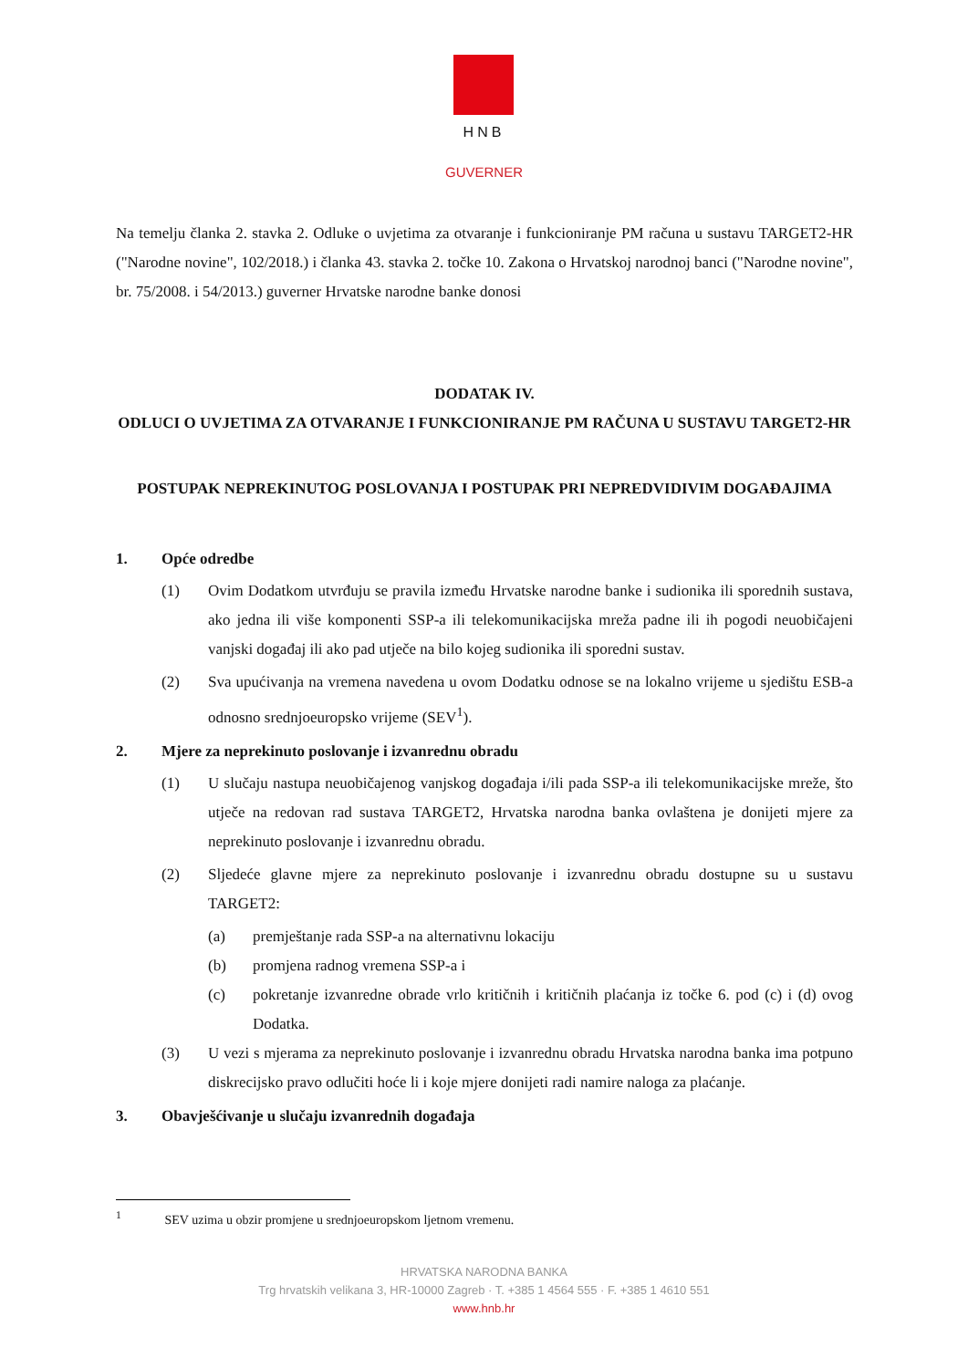HNB
GUVERNER
Na temelju članka 2. stavka 2. Odluke o uvjetima za otvaranje i funkcioniranje PM računa u sustavu TARGET2-HR ("Narodne novine", 102/2018.) i članka 43. stavka 2. točke 10. Zakona o Hrvatskoj narodnoj banci ("Narodne novine", br. 75/2008. i 54/2013.) guverner Hrvatske narodne banke donosi
DODATAK IV.
ODLUCI O UVJETIMA ZA OTVARANJE I FUNKCIONIRANJE PM RAČUNA U SUSTAVU TARGET2-HR
POSTUPAK NEPREKINUTOG POSLOVANJA I POSTUPAK PRI NEPREDVIDIVIM DOGAĐAJIMA
1. Opće odredbe
(1)
Ovim Dodatkom utvrđuju se pravila između Hrvatske narodne banke i sudionika ili sporednih sustava, ako jedna ili više komponenti SSP-a ili telekomunikacijska mreža padne ili ih pogodi neuobičajeni vanjski događaj ili ako pad utječe na bilo kojeg sudionika ili sporedni sustav.
(2)
Sva upućivanja na vremena navedena u ovom Dodatku odnose se na lokalno vrijeme u sjedištu ESB-a odnosno srednjoeuropsko vrijeme (SEV<sup>1</sup>).
2. Mjere za neprekinuto poslovanje i izvanrednu obradu
(1)
U slučaju nastupa neuobičajenog vanjskog događaja i/ili pada SSP-a ili telekomunikacijske mreže, što utječe na redovan rad sustava TARGET2, Hrvatska narodna banka ovlaštena je donijeti mjere za neprekinuto poslovanje i izvanrednu obradu.
(2)
Sljedeće glavne mjere za neprekinuto poslovanje i izvanrednu obradu dostupne su u sustavu TARGET2:
(a)
premještanje rada SSP-a na alternativnu lokaciju
(b)
promjena radnog vremena SSP-a i
(c)
pokretanje izvanredne obrade vrlo kritičnih i kritičnih plaćanja iz točke 6. pod (c) i (d) ovog Dodatka.
(3)
U vezi s mjerama za neprekinuto poslovanje i izvanrednu obradu Hrvatska narodna banka ima potpuno diskrecijsko pravo odlučiti hoće li i koje mjere donijeti radi namire naloga za plaćanje.
3. Obavješćivanje u slučaju izvanrednih događaja
<sup>1</sup> SEV uzima u obzir promjene u srednjoeuropskom ljetnom vremenu.
HRVATSKA NARODNA BANKA
Trg hrvatskih velikana 3, HR-10000 Zagreb · T. +385 1 4564 555 · F. +385 1 4610 551
www.hnb.hr